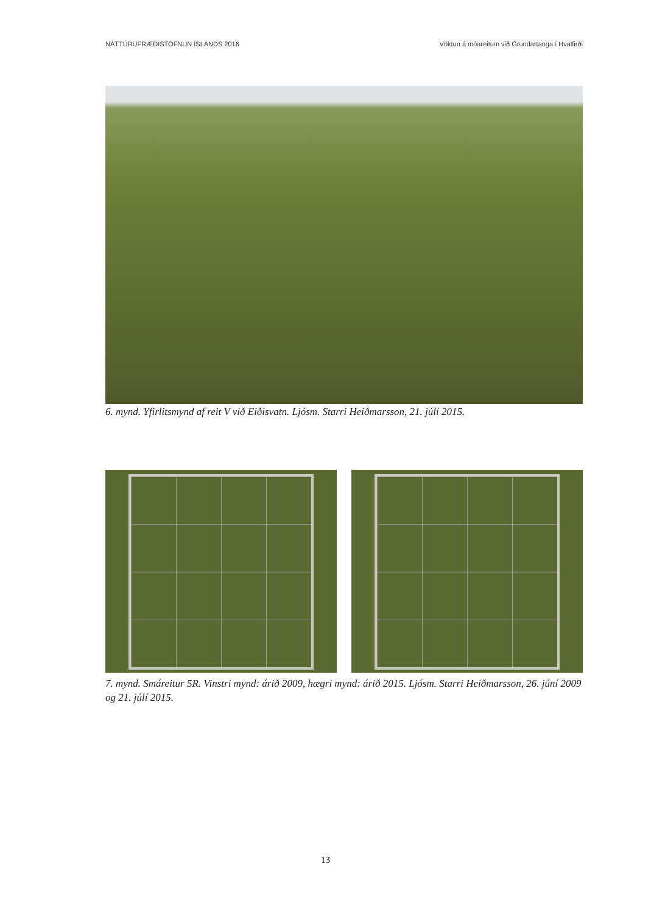NÁTTÚRUFRÆÐISTOFNUN ÍSLANDS 2016 Vöktun á móareitum við Grundartanga í Hvalfirði
6. mynd. Yfirlitsmynd af reit V við Eiðisvatn. Ljósm. Starri Heiðmarsson, 21. júlí 2015.
7. mynd. Smáreitur 5R. Vinstri mynd: árið 2009, hægri mynd: árið 2015. Ljósm. Starri Heiðmarsson, 26. júní 2009 og 21. júlí 2015.
13